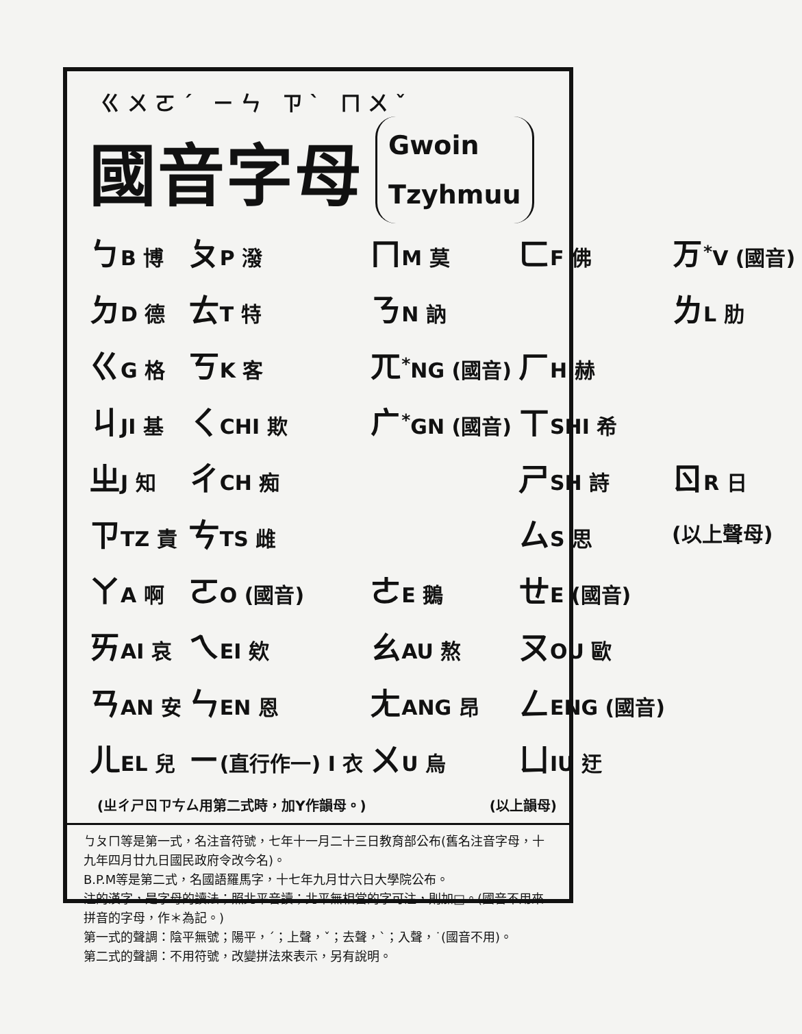ㄍㄨㄛˊ ㄧㄣ ㄗˋ ㄇㄨˇ
國音字母
Gwoin
Tzyhmuu
| ㄅ B 博 | ㄆ P 潑 | ㄇ M 莫 | ㄈ F 佛 | ㄪ<sup>*</sup>V (國音) |
| ㄉ D 德 | ㄊ T 特 | ㄋ N 訥 | | ㄌ L 肋 |
| ㄍ G 格 | ㄎ K 客 | ㄫ<sup>*</sup>NG (國音) | ㄏ H 赫 | |
| ㄐ JI 基 | ㄑ CHI 欺 | ㄬ<sup>*</sup>GN (國音) | ㄒ SHI 希 | |
| ㄓ J 知 | ㄔ CH 痴 | | ㄕ SH 詩 | ㄖ R 日 |
| ㄗ TZ 責 | ㄘ TS 雌 | | ㄙ S 思 | (以上聲母) |
| ㄚ A 啊 | ㄛ O (國音) | ㄜ E 鵝 | ㄝ E (國音) | |
| ㄞ AI 哀 | ㄟ EI 欸 | ㄠ AU 熬 | ㄡ OU 歐 | |
| ㄢ AN 安 | ㄣ EN 恩 | ㄤ ANG 昂 | ㄥ ENG (國音) | |
| ㄦ EL 兒 | ㄧ (直行作一) I 衣 | ㄨ U 烏 | ㄩ IU 迂 | |
(ㄓㄔㄕㄖㄗㄘㄙ用第二式時，加Y作韻母。) (以上韻母)
ㄅㄆㄇ等是第一式，名注音符號，七年十一月二十三日教育部公布(舊名注音字母，十九年四月廿九日國民政府令改今名)。
B.P.M等是第二式，名國語羅馬字，十七年九月廿六日大學院公布。
注的漢字，是字母的讀法；照北平音讀；北平無相當的字可注，則加□。(國音不用來拼音的字母，作＊為記。)
第一式的聲調：陰平無號；陽平，ˊ；上聲，ˇ；去聲，ˋ；入聲，˙(國音不用)。
第二式的聲調：不用符號，改變拼法來表示，另有說明。